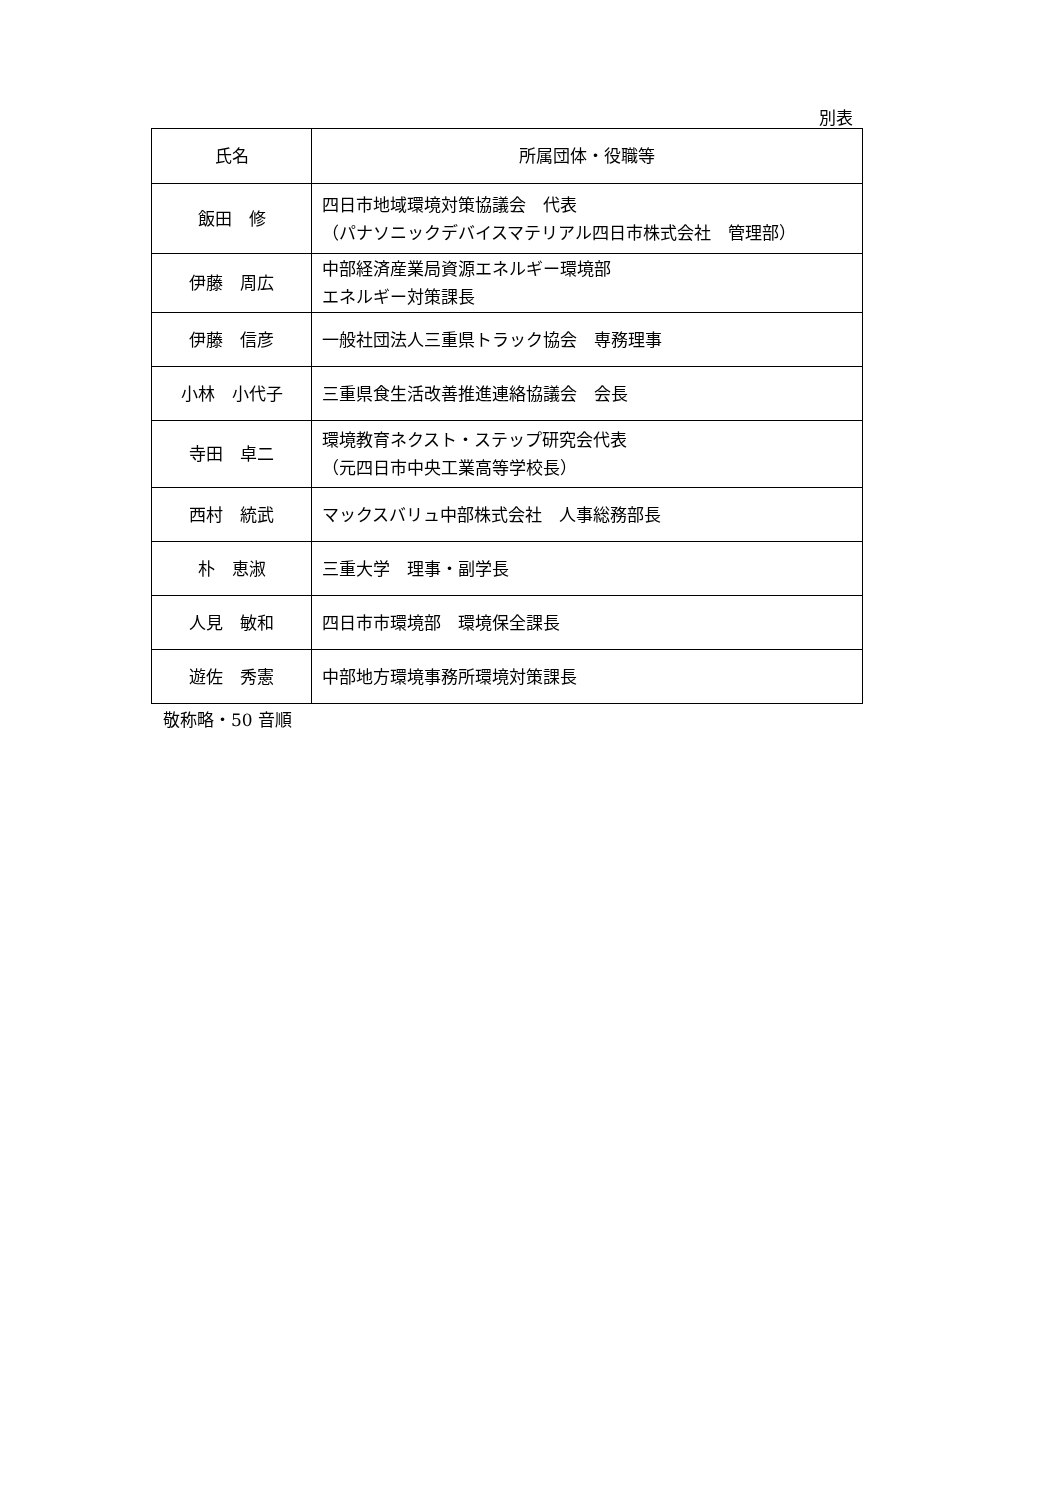別表
| 氏名 | 所属団体・役職等 |
| --- | --- |
| 飯田 修 | 四日市地域環境対策協議会 代表 （パナソニックデバイスマテリアル四日市株式会社 管理部） |
| 伊藤 周広 | 中部経済産業局資源エネルギー環境部 エネルギー対策課長 |
| 伊藤 信彦 | 一般社団法人三重県トラック協会 専務理事 |
| 小林 小代子 | 三重県食生活改善推進連絡協議会 会長 |
| 寺田 卓二 | 環境教育ネクスト・ステップ研究会代表 （元四日市中央工業高等学校長） |
| 西村 統武 | マックスバリュ中部株式会社 人事総務部長 |
| 朴 恵淑 | 三重大学 理事・副学長 |
| 人見 敏和 | 四日市市環境部 環境保全課長 |
| 遊佐 秀憲 | 中部地方環境事務所環境対策課長 |
敬称略・50 音順